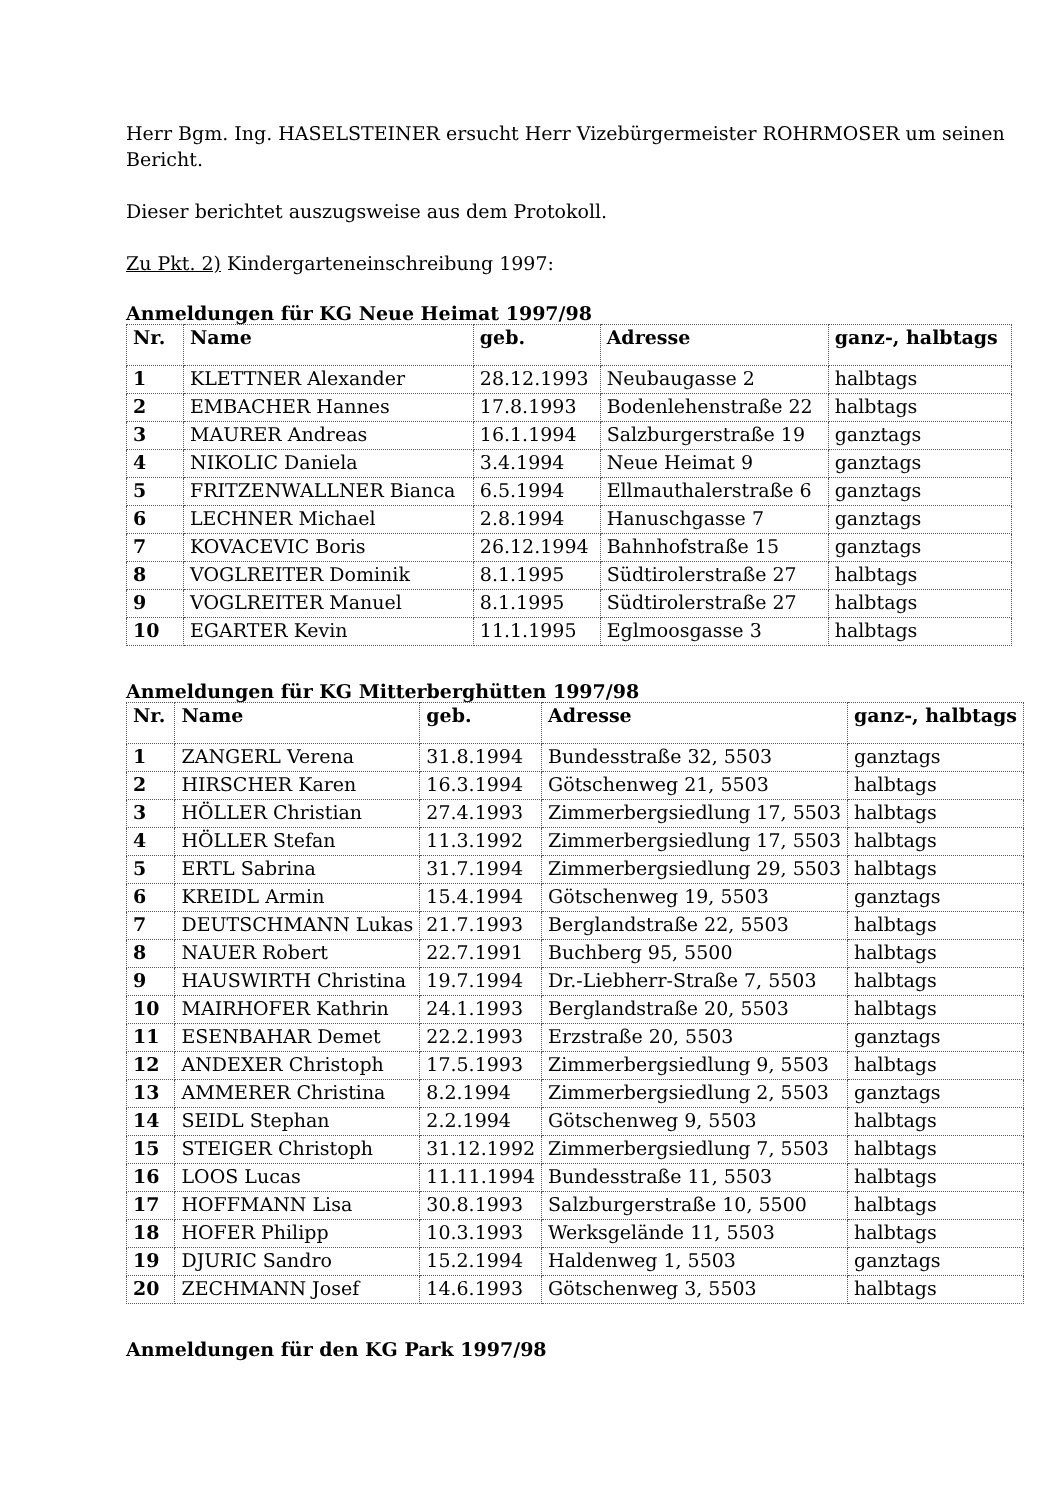Herr Bgm. Ing. HASELSTEINER ersucht Herr Vizebürgermeister ROHRMOSER um seinen Bericht.
Dieser berichtet auszugsweise aus dem Protokoll.
Zu Pkt. 2) Kindergarteneinschreibung 1997:
Anmeldungen für KG Neue Heimat 1997/98
| Nr. | Name | geb. | Adresse | ganz-, halbtags |
| --- | --- | --- | --- | --- |
| 1 | KLETTNER Alexander | 28.12.1993 | Neubaugasse 2 | halbtags |
| 2 | EMBACHER Hannes | 17.8.1993 | Bodenlehenstraße 22 | halbtags |
| 3 | MAURER Andreas | 16.1.1994 | Salzburgerstraße 19 | ganztags |
| 4 | NIKOLIC Daniela | 3.4.1994 | Neue Heimat 9 | ganztags |
| 5 | FRITZENWALLNER Bianca | 6.5.1994 | Ellmauthalerstraße 6 | ganztags |
| 6 | LECHNER Michael | 2.8.1994 | Hanuschgasse 7 | ganztags |
| 7 | KOVACEVIC Boris | 26.12.1994 | Bahnhofstraße 15 | ganztags |
| 8 | VOGLREITER Dominik | 8.1.1995 | Südtirolerstraße 27 | halbtags |
| 9 | VOGLREITER Manuel | 8.1.1995 | Südtirolerstraße 27 | halbtags |
| 10 | EGARTER Kevin | 11.1.1995 | Eglmoosgasse 3 | halbtags |
Anmeldungen für KG Mitterberghütten 1997/98
| Nr. | Name | geb. | Adresse | ganz-, halbtags |
| --- | --- | --- | --- | --- |
| 1 | ZANGERL Verena | 31.8.1994 | Bundesstraße 32, 5503 | ganztags |
| 2 | HIRSCHER Karen | 16.3.1994 | Götschenweg 21, 5503 | halbtags |
| 3 | HÖLLER Christian | 27.4.1993 | Zimmerbergsiedlung 17, 5503 | halbtags |
| 4 | HÖLLER Stefan | 11.3.1992 | Zimmerbergsiedlung 17, 5503 | halbtags |
| 5 | ERTL Sabrina | 31.7.1994 | Zimmerbergsiedlung 29, 5503 | halbtags |
| 6 | KREIDL Armin | 15.4.1994 | Götschenweg 19, 5503 | ganztags |
| 7 | DEUTSCHMANN Lukas | 21.7.1993 | Berglandstraße 22, 5503 | halbtags |
| 8 | NAUER Robert | 22.7.1991 | Buchberg 95, 5500 | halbtags |
| 9 | HAUSWIRTH Christina | 19.7.1994 | Dr.-Liebherr-Straße 7, 5503 | halbtags |
| 10 | MAIRHOFER Kathrin | 24.1.1993 | Berglandstraße 20, 5503 | halbtags |
| 11 | ESENBAHAR Demet | 22.2.1993 | Erzstraße 20, 5503 | ganztags |
| 12 | ANDEXER Christoph | 17.5.1993 | Zimmerbergsiedlung 9, 5503 | halbtags |
| 13 | AMMERER Christina | 8.2.1994 | Zimmerbergsiedlung 2, 5503 | ganztags |
| 14 | SEIDL Stephan | 2.2.1994 | Götschenweg 9, 5503 | halbtags |
| 15 | STEIGER Christoph | 31.12.1992 | Zimmerbergsiedlung 7, 5503 | halbtags |
| 16 | LOOS Lucas | 11.11.1994 | Bundesstraße 11, 5503 | halbtags |
| 17 | HOFFMANN Lisa | 30.8.1993 | Salzburgerstraße 10, 5500 | halbtags |
| 18 | HOFER Philipp | 10.3.1993 | Werksgelände 11, 5503 | halbtags |
| 19 | DJURIC Sandro | 15.2.1994 | Haldenweg 1, 5503 | ganztags |
| 20 | ZECHMANN Josef | 14.6.1993 | Götschenweg 3, 5503 | halbtags |
Anmeldungen für den KG Park 1997/98